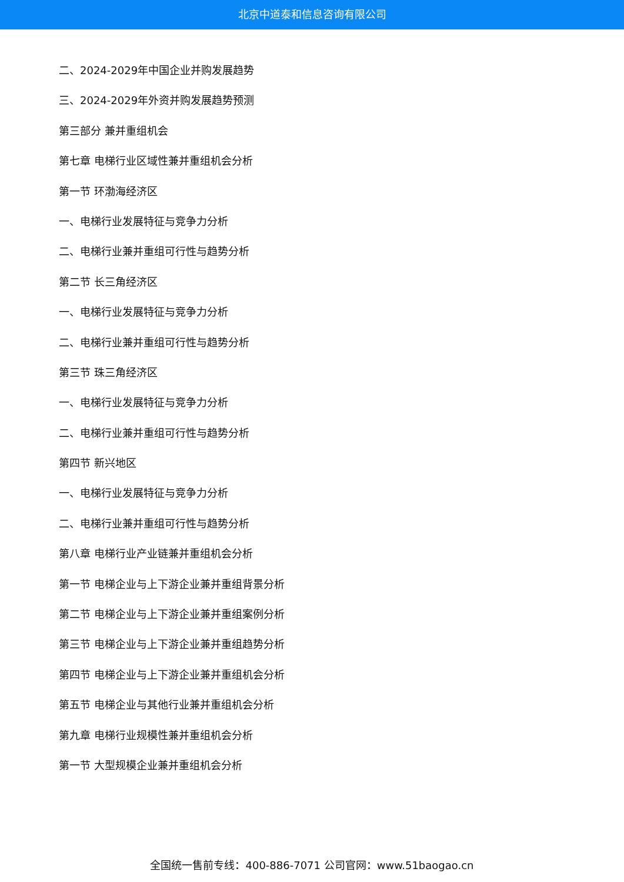北京中道泰和信息咨询有限公司
二、2024-2029年中国企业并购发展趋势
三、2024-2029年外资并购发展趋势预测
第三部分 兼并重组机会
第七章 电梯行业区域性兼并重组机会分析
第一节 环渤海经济区
一、电梯行业发展特征与竞争力分析
二、电梯行业兼并重组可行性与趋势分析
第二节 长三角经济区
一、电梯行业发展特征与竞争力分析
二、电梯行业兼并重组可行性与趋势分析
第三节 珠三角经济区
一、电梯行业发展特征与竞争力分析
二、电梯行业兼并重组可行性与趋势分析
第四节 新兴地区
一、电梯行业发展特征与竞争力分析
二、电梯行业兼并重组可行性与趋势分析
第八章 电梯行业产业链兼并重组机会分析
第一节 电梯企业与上下游企业兼并重组背景分析
第二节 电梯企业与上下游企业兼并重组案例分析
第三节 电梯企业与上下游企业兼并重组趋势分析
第四节 电梯企业与上下游企业兼并重组机会分析
第五节 电梯企业与其他行业兼并重组机会分析
第九章 电梯行业规模性兼并重组机会分析
第一节 大型规模企业兼并重组机会分析
全国统一售前专线：400-886-7071 公司官网：www.51baogao.cn